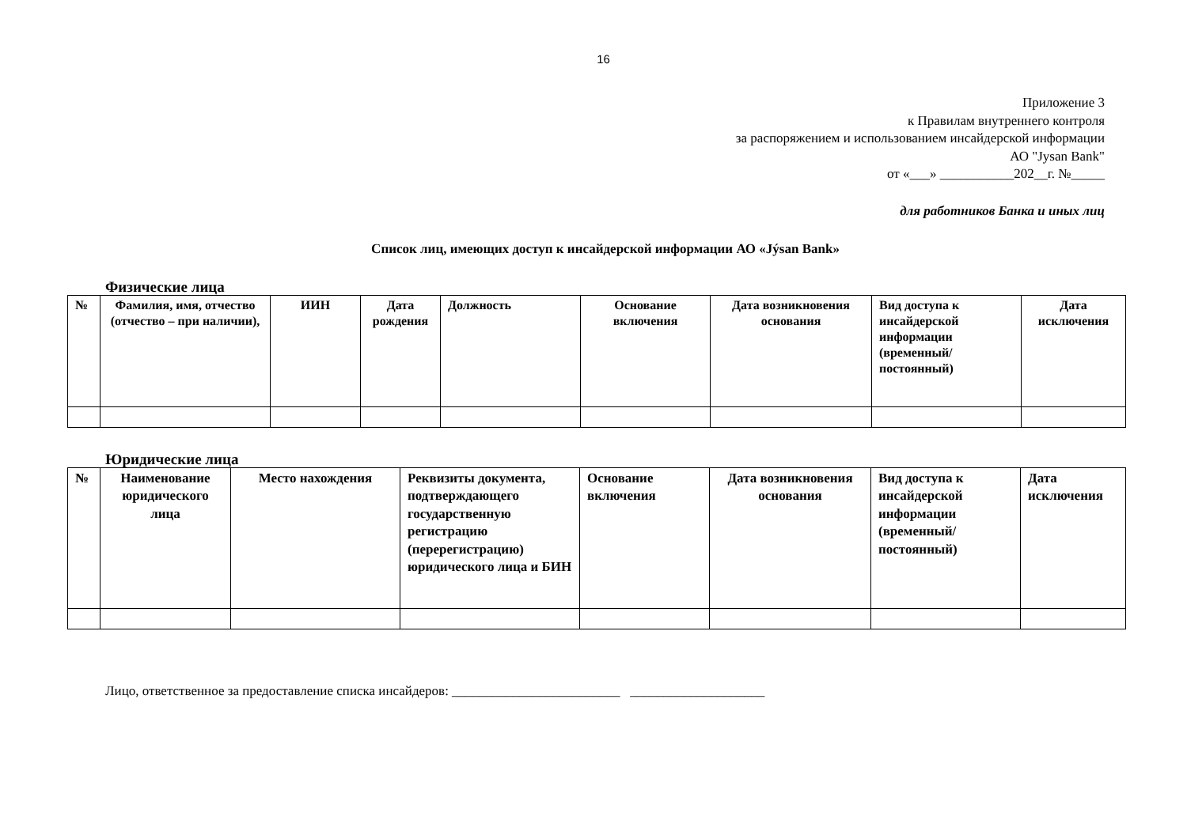16
Приложение 3
к Правилам внутреннего контроля
за распоряжением и использованием инсайдерской информации
АО "Jysan Bank"
от «___» ___________202__г. №_____
для работников Банка и иных лиц
Список лиц, имеющих доступ к инсайдерской информации АО «Jýsan Bank»
Физические лица
| № | Фамилия, имя, отчество (отчество – при наличии), | ИИН | Дата рождения | Должность | Основание включения | Дата возникновения основания | Вид доступа к инсайдерской информации (временный/ постоянный) | Дата исключения |
Юридические лица
| № | Наименование юридического лица | Место нахождения | Реквизиты документа, подтверждающего государственную регистрацию (перерегистрацию) юридического лица и БИН | Основание включения | Дата возникновения основания | Вид доступа к инсайдерской информации (временный/ постоянный) | Дата исключения |
Лицо, ответственное за предоставление списка инсайдеров: _________________________ ____________________